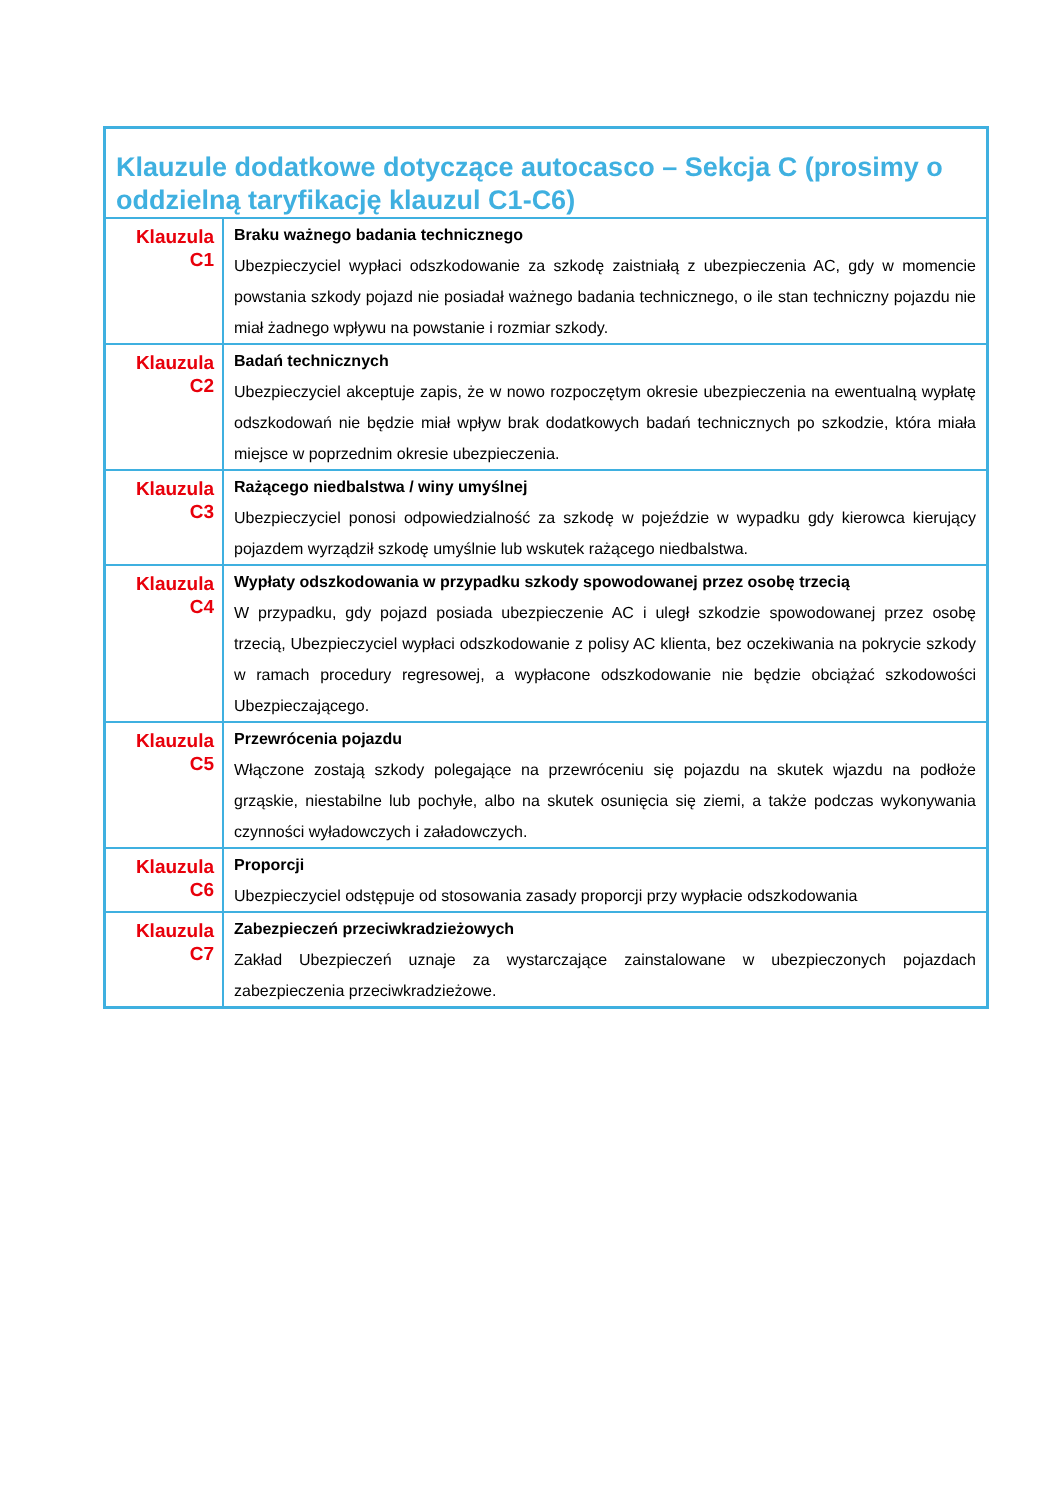| Klauzule dodatkowe dotyczące autocasco – Sekcja C (prosimy o oddzielną taryfikację klauzul C1-C6) | |
| --- | --- |
| Klauzula C1 | Braku ważnego badania technicznego Ubezpieczyciel wypłaci odszkodowanie za szkodę zaistniałą z ubezpieczenia AC, gdy w momencie powstania szkody pojazd nie posiadał ważnego badania technicznego, o ile stan techniczny pojazdu nie miał żadnego wpływu na powstanie i rozmiar szkody. |
| Klauzula C2 | Badań technicznych Ubezpieczyciel akceptuje zapis, że w nowo rozpoczętym okresie ubezpieczenia na ewentualną wypłatę odszkodowań nie będzie miał wpływ brak dodatkowych badań technicznych po szkodzie, która miała miejsce w poprzednim okresie ubezpieczenia. |
| Klauzula C3 | Rażącego niedbalstwa / winy umyślnej Ubezpieczyciel ponosi odpowiedzialność za szkodę w pojeździe w wypadku gdy kierowca kierujący pojazdem wyrządził szkodę umyślnie lub wskutek rażącego niedbalstwa. |
| Klauzula C4 | Wypłaty odszkodowania w przypadku szkody spowodowanej przez osobę trzecią W przypadku, gdy pojazd posiada ubezpieczenie AC i uległ szkodzie spowodowanej przez osobę trzecią, Ubezpieczyciel wypłaci odszkodowanie z polisy AC klienta, bez oczekiwania na pokrycie szkody w ramach procedury regresowej, a wypłacone odszkodowanie nie będzie obciążać szkodowości Ubezpieczającego. |
| Klauzula C5 | Przewrócenia pojazdu Włączone zostają szkody polegające na przewróceniu się pojazdu na skutek wjazdu na podłoże grząskie, niestabilne lub pochyłe, albo na skutek osunięcia się ziemi, a także podczas wykonywania czynności wyładowczych i załadowczych. |
| Klauzula C6 | Proporcji Ubezpieczyciel odstępuje od stosowania zasady proporcji przy wypłacie odszkodowania |
| Klauzula C7 | Zabezpieczeń przeciwkradzieżowych Zakład Ubezpieczeń uznaje za wystarczające zainstalowane w ubezpieczonych pojazdach zabezpieczenia przeciwkradzieżowe. |